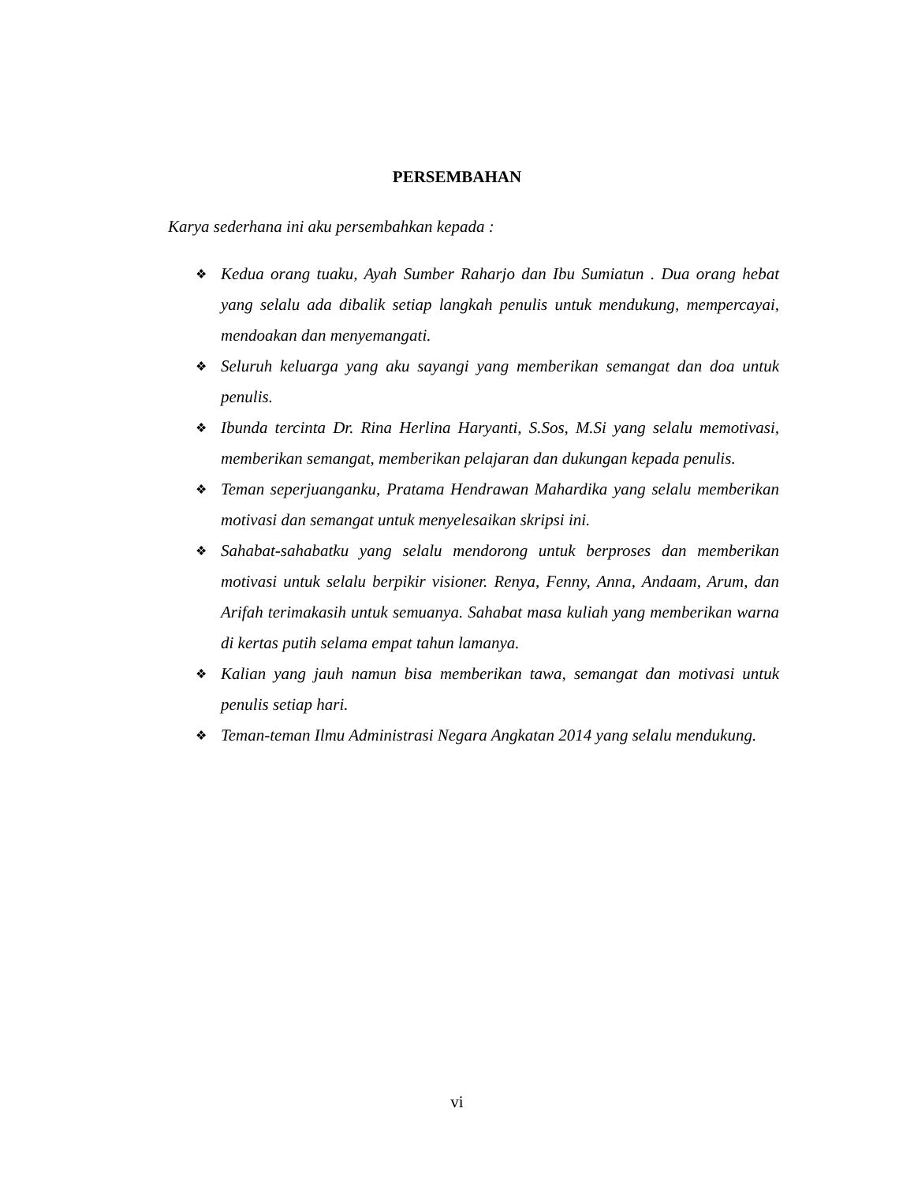PERSEMBAHAN
Karya sederhana ini aku persembahkan kepada :
❖ Kedua orang tuaku, Ayah Sumber Raharjo dan Ibu Sumiatun . Dua orang hebat yang selalu ada dibalik setiap langkah penulis untuk mendukung, mempercayai, mendoakan dan menyemangati.
❖ Seluruh keluarga yang aku sayangi yang memberikan semangat dan doa untuk penulis.
❖ Ibunda tercinta Dr. Rina Herlina Haryanti, S.Sos, M.Si yang selalu memotivasi, memberikan semangat, memberikan pelajaran dan dukungan kepada penulis.
❖ Teman seperjuanganku, Pratama Hendrawan Mahardika yang selalu memberikan motivasi dan semangat untuk menyelesaikan skripsi ini.
❖ Sahabat-sahabatku yang selalu mendorong untuk berproses dan memberikan motivasi untuk selalu berpikir visioner. Renya, Fenny, Anna, Andaam, Arum, dan Arifah terimakasih untuk semuanya. Sahabat masa kuliah yang memberikan warna di kertas putih selama empat tahun lamanya.
❖ Kalian yang jauh namun bisa memberikan tawa, semangat dan motivasi untuk penulis setiap hari.
❖ Teman-teman Ilmu Administrasi Negara Angkatan 2014 yang selalu mendukung.
vi